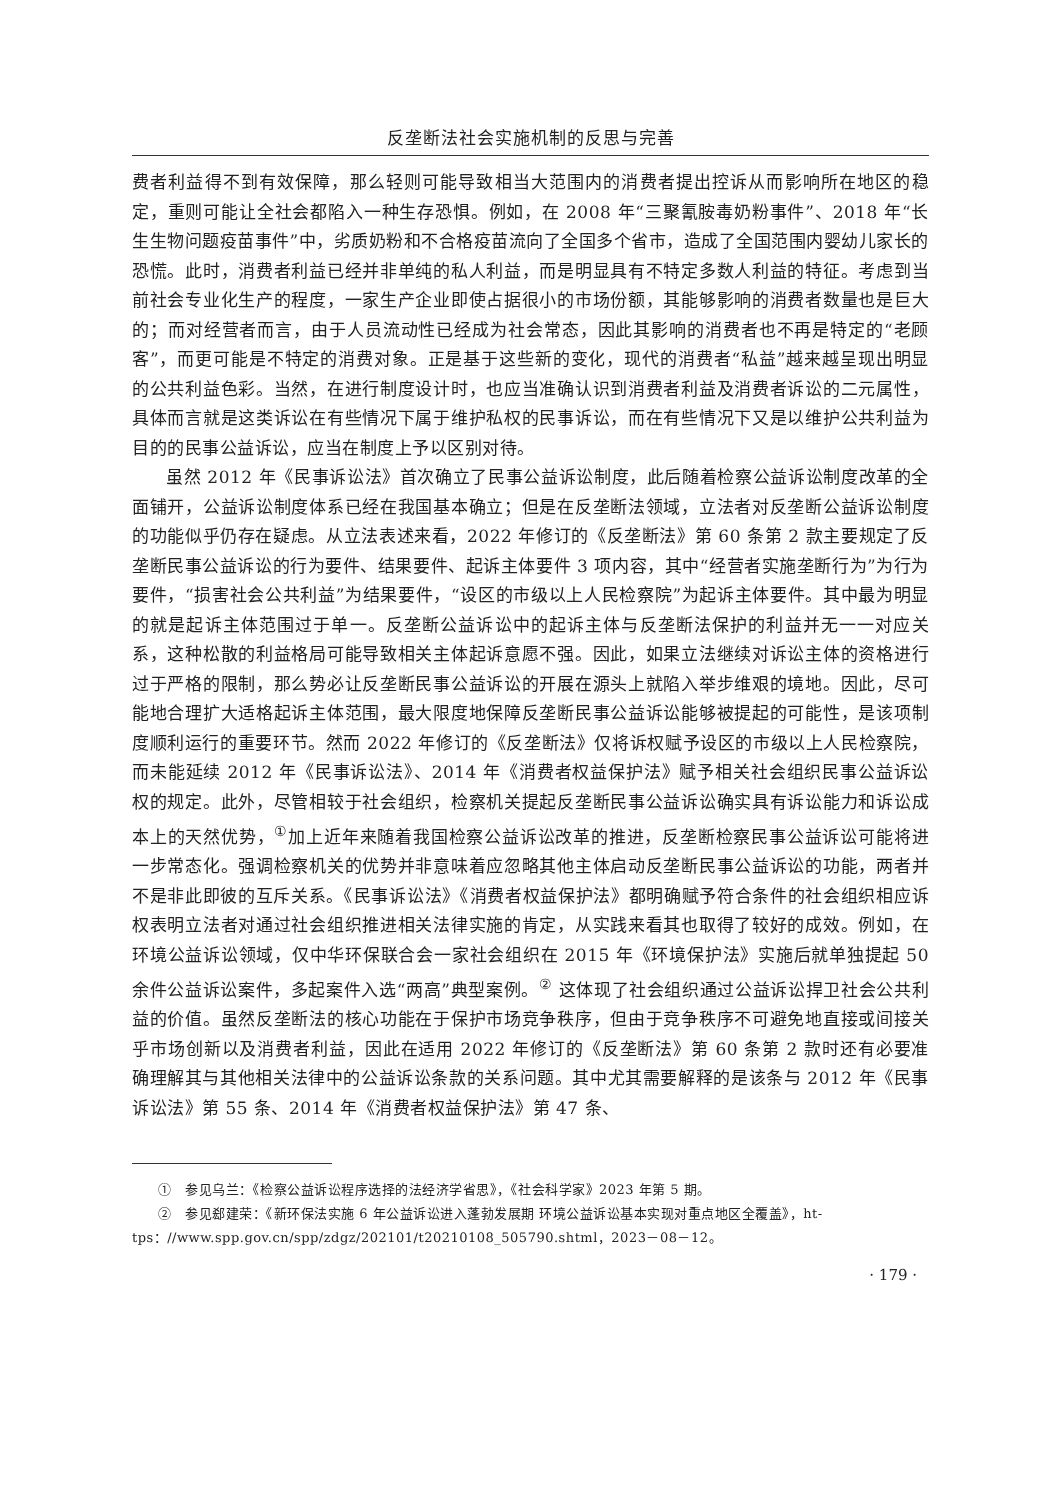反垄断法社会实施机制的反思与完善
费者利益得不到有效保障，那么轻则可能导致相当大范围内的消费者提出控诉从而影响所在地区的稳定，重则可能让全社会都陷入一种生存恐惧。例如，在 2008 年“三聚氰胺毒奶粉事件”、2018 年“长生生物问题疫苗事件”中，劣质奶粉和不合格疫苗流向了全国多个省市，造成了全国范围内婴幼儿家长的恐慌。此时，消费者利益已经并非单纯的私人利益，而是明显具有不特定多数人利益的特征。考虑到当前社会专业化生产的程度，一家生产企业即使占据很小的市场份额，其能够影响的消费者数量也是巨大的；而对经营者而言，由于人员流动性已经成为社会常态，因此其影响的消费者也不再是特定的“老顾客”，而更可能是不特定的消费对象。正是基于这些新的变化，现代的消费者“私益”越来越呈现出明显的公共利益色彩。当然，在进行制度设计时，也应当准确认识到消费者利益及消费者诉讼的二元属性，具体而言就是这类诉讼在有些情况下属于维护私权的民事诉讼，而在有些情况下又是以维护公共利益为目的的民事公益诉讼，应当在制度上予以区别对待。
虽然 2012 年《民事诉讼法》首次确立了民事公益诉讼制度，此后随着检察公益诉讼制度改革的全面铺开，公益诉讼制度体系已经在我国基本确立；但是在反垄断法领域，立法者对反垄断公益诉讼制度的功能似乎仍存在疑虑。从立法表述来看，2022 年修订的《反垄断法》第 60 条第 2 款主要规定了反垄断民事公益诉讼的行为要件、结果要件、起诉主体要件 3 项内容，其中“经营者实施垄断行为”为行为要件，“损害社会公共利益”为结果要件，“设区的市级以上人民检察院”为起诉主体要件。其中最为明显的就是起诉主体范围过于单一。反垄断公益诉讼中的起诉主体与反垄断法保护的利益并无一一对应关系，这种松散的利益格局可能导致相关主体起诉意愿不强。因此，如果立法继续对诉讼主体的资格进行过于严格的限制，那么势必让反垄断民事公益诉讼的开展在源头上就陷入举步维艰的境地。因此，尽可能地合理扩大适格起诉主体范围，最大限度地保障反垄断民事公益诉讼能够被提起的可能性，是该项制度顺利运行的重要环节。然而 2022 年修订的《反垄断法》仅将诉权赋予设区的市级以上人民检察院，而未能延续 2012 年《民事诉讼法》、2014 年《消费者权益保护法》赋予相关社会组织民事公益诉讼权的规定。此外，尽管相较于社会组织，检察机关提起反垄断民事公益诉讼确实具有诉讼能力和诉讼成本上的天然优势，<sup>①</sup>加上近年来随着我国检察公益诉讼改革的推进，反垄断检察民事公益诉讼可能将进一步常态化。强调检察机关的优势并非意味着应忽略其他主体启动反垄断民事公益诉讼的功能，两者并不是非此即彼的互斥关系。《民事诉讼法》《消费者权益保护法》都明确赋予符合条件的社会组织相应诉权表明立法者对通过社会组织推进相关法律实施的肯定，从实践来看其也取得了较好的成效。例如，在环境公益诉讼领域，仅中华环保联合会一家社会组织在 2015 年《环境保护法》实施后就单独提起 50 余件公益诉讼案件，多起案件入选“两高”典型案例。<sup>②</sup> 这体现了社会组织通过公益诉讼捍卫社会公共利益的价值。虽然反垄断法的核心功能在于保护市场竞争秩序，但由于竞争秩序不可避免地直接或间接关乎市场创新以及消费者利益，因此在适用 2022 年修订的《反垄断法》第 60 条第 2 款时还有必要准确理解其与其他相关法律中的公益诉讼条款的关系问题。其中尤其需要解释的是该条与 2012 年《民事诉讼法》第 55 条、2014 年《消费者权益保护法》第 47 条、
①　参见乌兰：《检察公益诉讼程序选择的法经济学省思》，《社会科学家》2023 年第 5 期。
②　参见郄建荣：《新环保法实施 6 年公益诉讼进入蓬勃发展期 环境公益诉讼基本实现对重点地区全覆盖》，ht-
tps：//www.spp.gov.cn/spp/zdgz/202101/t20210108_505790.shtml，2023－08－12。
· 179 ·